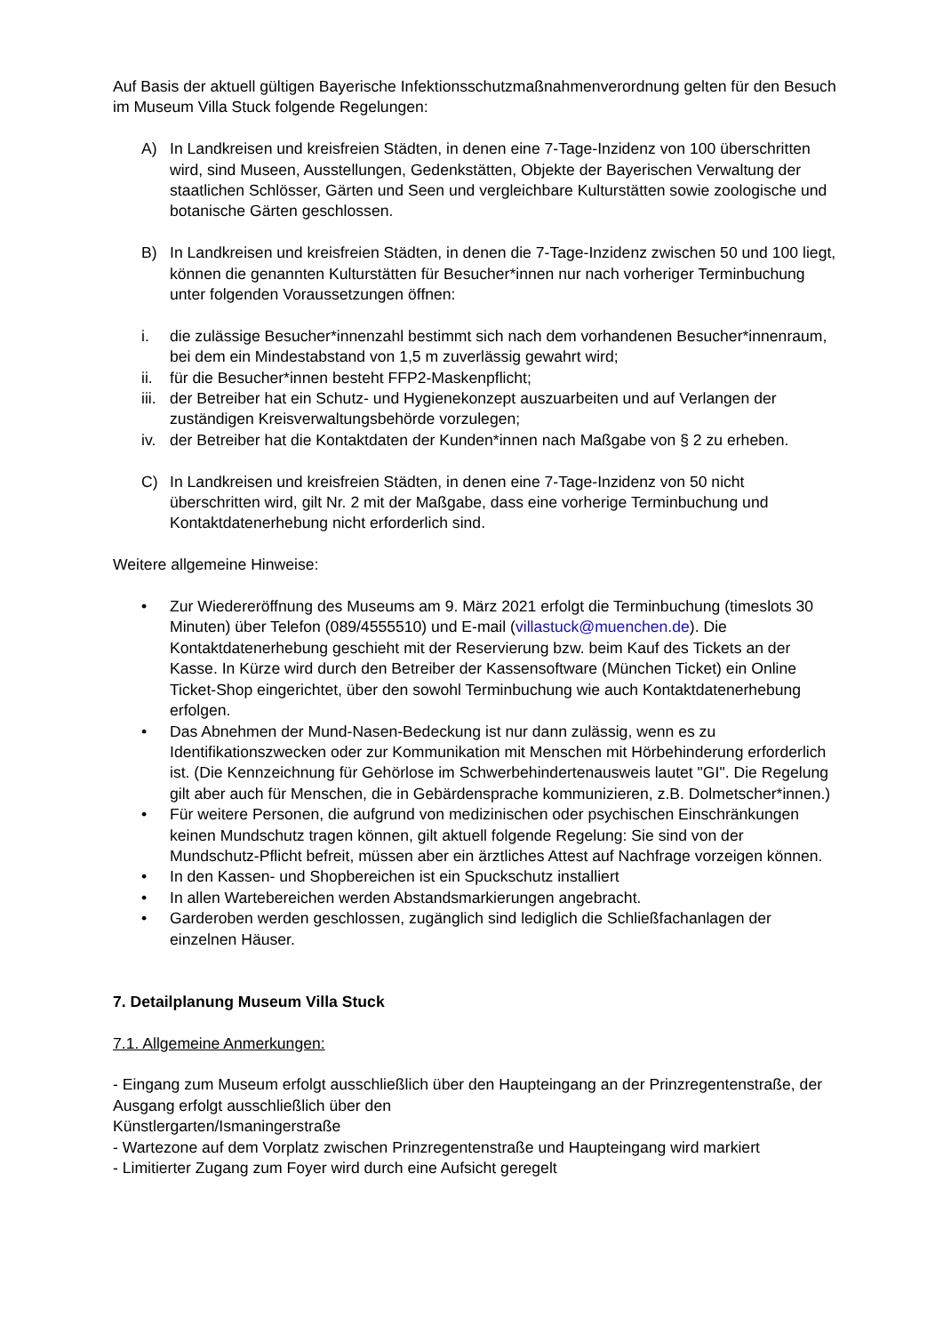Auf Basis der aktuell gültigen Bayerische Infektionsschutzmaßnahmenverordnung gelten für den Besuch im Museum Villa Stuck folgende Regelungen:
A) In Landkreisen und kreisfreien Städten, in denen eine 7-Tage-Inzidenz von 100 überschritten wird, sind Museen, Ausstellungen, Gedenkstätten, Objekte der Bayerischen Verwaltung der staatlichen Schlösser, Gärten und Seen und vergleichbare Kulturstätten sowie zoologische und botanische Gärten geschlossen.
B) In Landkreisen und kreisfreien Städten, in denen die 7-Tage-Inzidenz zwischen 50 und 100 liegt, können die genannten Kulturstätten für Besucher*innen nur nach vorheriger Terminbuchung unter folgenden Voraussetzungen öffnen:
i. die zulässige Besucher*innenzahl bestimmt sich nach dem vorhandenen Besucher*innenraum, bei dem ein Mindestabstand von 1,5 m zuverlässig gewahrt wird;
ii. für die Besucher*innen besteht FFP2-Maskenpflicht;
iii. der Betreiber hat ein Schutz- und Hygienekonzept auszuarbeiten und auf Verlangen der zuständigen Kreisverwaltungsbehörde vorzulegen;
iv. der Betreiber hat die Kontaktdaten der Kunden*innen nach Maßgabe von § 2 zu erheben.
C) In Landkreisen und kreisfreien Städten, in denen eine 7-Tage-Inzidenz von 50 nicht überschritten wird, gilt Nr. 2 mit der Maßgabe, dass eine vorherige Terminbuchung und Kontaktdatenerhebung nicht erforderlich sind.
Weitere allgemeine Hinweise:
• Zur Wiedereröffnung des Museums am 9. März 2021 erfolgt die Terminbuchung (timeslots 30 Minuten) über Telefon (089/4555510) und E-mail (villastuck@muenchen.de). Die Kontaktdatenerhebung geschieht mit der Reservierung bzw. beim Kauf des Tickets an der Kasse. In Kürze wird durch den Betreiber der Kassensoftware (München Ticket) ein Online Ticket-Shop eingerichtet, über den sowohl Terminbuchung wie auch Kontaktdatenerhebung erfolgen.
• Das Abnehmen der Mund-Nasen-Bedeckung ist nur dann zulässig, wenn es zu Identifikationszwecken oder zur Kommunikation mit Menschen mit Hörbehinderung erforderlich ist. (Die Kennzeichnung für Gehörlose im Schwerbehindertenausweis lautet "GI". Die Regelung gilt aber auch für Menschen, die in Gebärdensprache kommunizieren, z.B. Dolmetscher*innen.)
• Für weitere Personen, die aufgrund von medizinischen oder psychischen Einschränkungen keinen Mundschutz tragen können, gilt aktuell folgende Regelung: Sie sind von der Mundschutz-Pflicht befreit, müssen aber ein ärztliches Attest auf Nachfrage vorzeigen können.
• In den Kassen- und Shopbereichen ist ein Spuckschutz installiert
• In allen Wartebereichen werden Abstandsmarkierungen angebracht.
• Garderoben werden geschlossen, zugänglich sind lediglich die Schließfachanlagen der einzelnen Häuser.
7. Detailplanung Museum Villa Stuck
7.1. Allgemeine Anmerkungen:
- Eingang zum Museum erfolgt ausschließlich über den Haupteingang an der Prinzregentenstraße, der Ausgang erfolgt ausschließlich über den
Künstlergarten/Ismaningerstraße
- Wartezone auf dem Vorplatz zwischen Prinzregentenstraße und Haupteingang wird markiert
- Limitierter Zugang zum Foyer wird durch eine Aufsicht geregelt